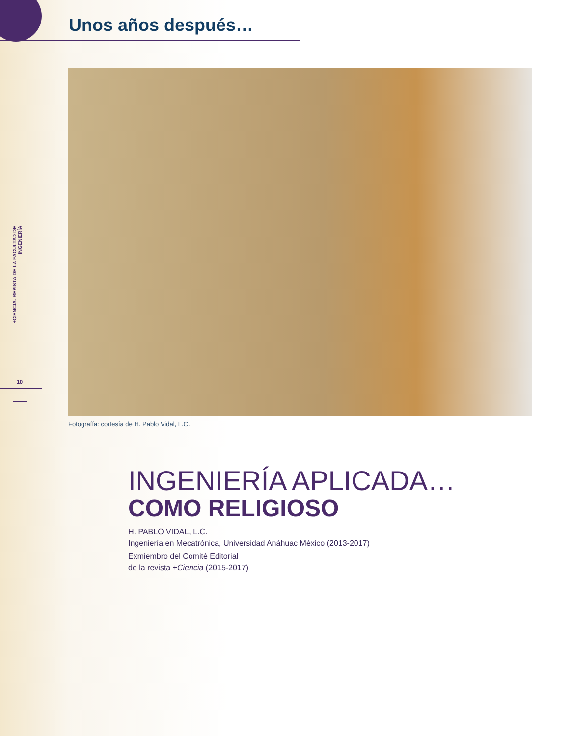Unos años después…
+CIENCIA. REVISTA DE LA FACULTAD DE INGENIERÍA
10
Fotografía: cortesía de H. Pablo Vidal, L.C.
INGENIERÍA APLICADA…
COMO RELIGIOSO
H. PABLO VIDAL, L.C.
Ingeniería en Mecatrónica, Universidad Anáhuac México (2013-2017)
Exmiembro del Comité Editorial
de la revista +Ciencia (2015-2017)